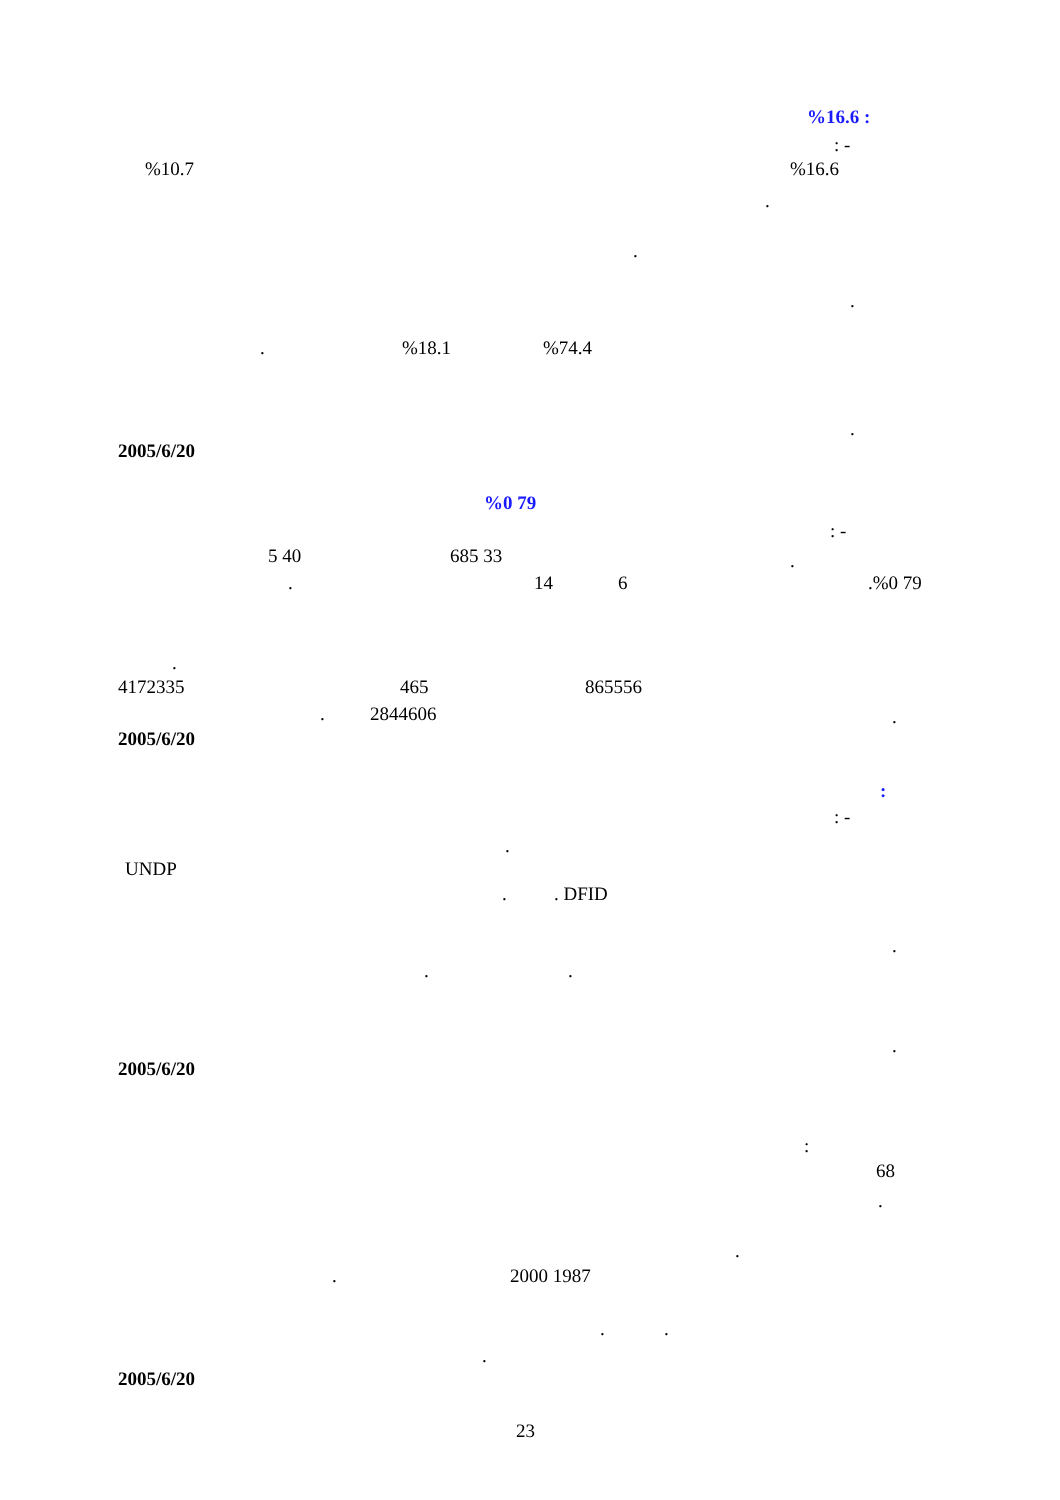%16.6 :
: -
%10.7 %16.6
.
.
.
. %18.1 %74.4
.
2005/6/20
%0 79
: -
5 40 685 33 .
. 14 6 .%0 79
.
4172335 465 865556
. 2844606 .
2005/6/20
:
: -
.
UNDP
. . DFID
.
. .
.
2005/6/20
:
68
.
.
. 2000 1987
. .
.
2005/6/20
23